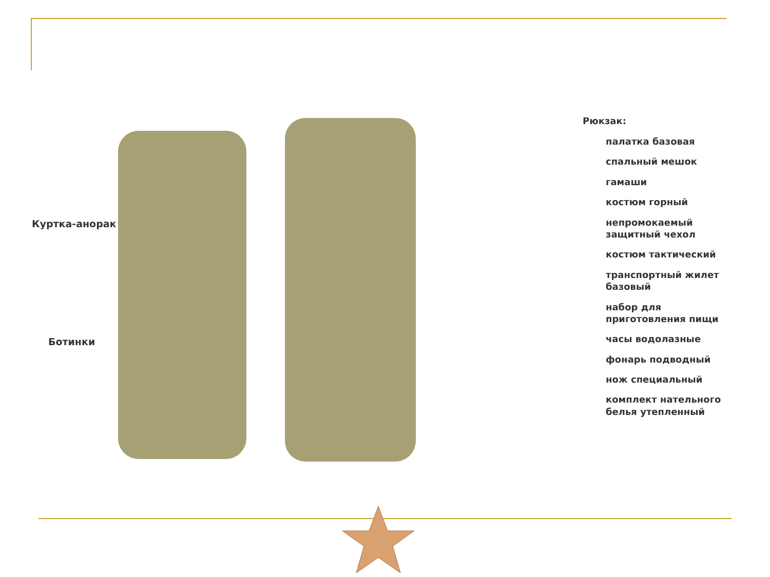Куртка-анорак
Ботинки
Рюкзак:
палатка базовая
спальный мешок
гамаши
костюм горный
непромокаемый
защитный чехол
костюм тактический
транспортный жилет
базовый
набор для
приготовления пищи
часы водолазные
фонарь подводный
нож специальный
комплект нательного
белья утепленный